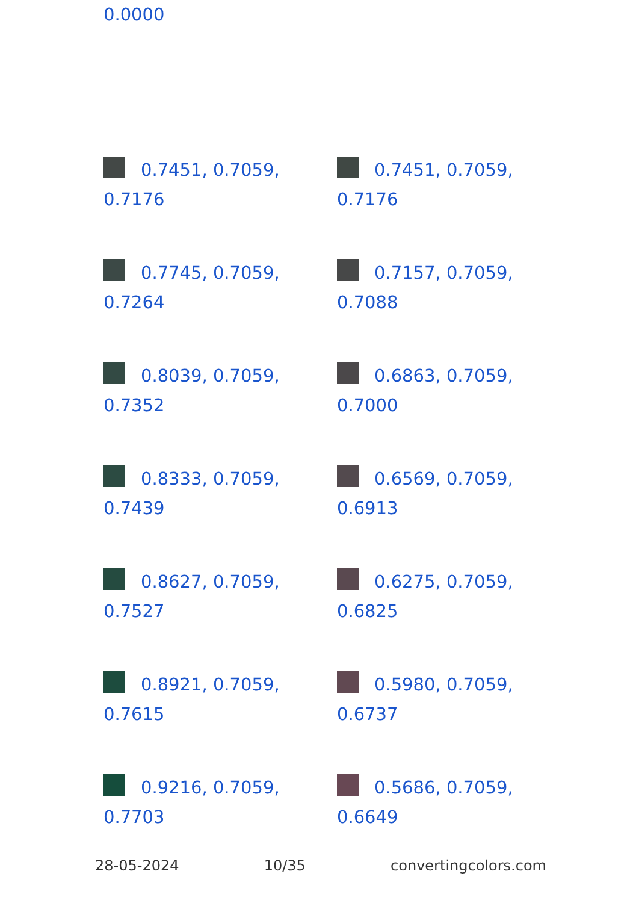0.0000
0.7451, 0.7059, 0.7176
0.7451, 0.7059, 0.7176
0.7745, 0.7059, 0.7264
0.7157, 0.7059, 0.7088
0.8039, 0.7059, 0.7352
0.6863, 0.7059, 0.7000
0.8333, 0.7059, 0.7439
0.6569, 0.7059, 0.6913
0.8627, 0.7059, 0.7527
0.6275, 0.7059, 0.6825
0.8921, 0.7059, 0.7615
0.5980, 0.7059, 0.6737
0.9216, 0.7059, 0.7703
0.5686, 0.7059, 0.6649
28-05-2024 10/35 convertingcolors.com